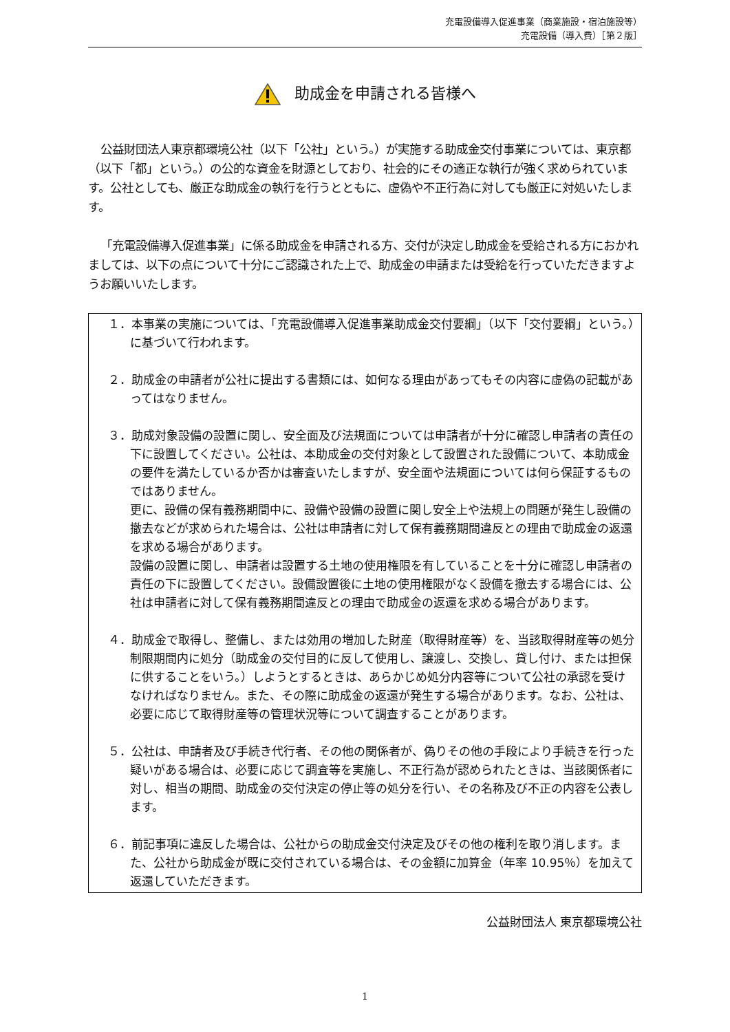充電設備導入促進事業（商業施設・宿泊施設等）
充電設備（導入費）［第２版］
助成金を申請される皆様へ
公益財団法人東京都環境公社（以下「公社」という。）が実施する助成金交付事業については、東京都（以下「都」という。）の公的な資金を財源としており、社会的にその適正な執行が強く求められています。公社としても、厳正な助成金の執行を行うとともに、虚偽や不正行為に対しても厳正に対処いたします。
「充電設備導入促進事業」に係る助成金を申請される方、交付が決定し助成金を受給される方におかれましては、以下の点について十分にご認識された上で、助成金の申請または受給を行っていただきますようお願いいたします。
１．本事業の実施については、「充電設備導入促進事業助成金交付要綱」（以下「交付要綱」という。）に基づいて行われます。
２．助成金の申請者が公社に提出する書類には、如何なる理由があってもその内容に虚偽の記載があってはなりません。
３．助成対象設備の設置に関し、安全面及び法規面については申請者が十分に確認し申請者の責任の下に設置してください。公社は、本助成金の交付対象として設置された設備について、本助成金の要件を満たしているか否かは審査いたしますが、安全面や法規面については何ら保証するものではありません。
更に、設備の保有義務期間中に、設備や設備の設置に関し安全上や法規上の問題が発生し設備の撤去などが求められた場合は、公社は申請者に対して保有義務期間違反との理由で助成金の返還を求める場合があります。
設備の設置に関し、申請者は設置する土地の使用権限を有していることを十分に確認し申請者の責任の下に設置してください。設備設置後に土地の使用権限がなく設備を撤去する場合には、公社は申請者に対して保有義務期間違反との理由で助成金の返還を求める場合があります。
４．助成金で取得し、整備し、または効用の増加した財産（取得財産等）を、当該取得財産等の処分制限期間内に処分（助成金の交付目的に反して使用し、譲渡し、交換し、貸し付け、または担保に供することをいう。）しようとするときは、あらかじめ処分内容等について公社の承認を受けなければなりません。また、その際に助成金の返還が発生する場合があります。なお、公社は、必要に応じて取得財産等の管理状況等について調査することがあります。
５．公社は、申請者及び手続き代行者、その他の関係者が、偽りその他の手段により手続きを行った疑いがある場合は、必要に応じて調査等を実施し、不正行為が認められたときは、当該関係者に対し、相当の期間、助成金の交付決定の停止等の処分を行い、その名称及び不正の内容を公表します。
６．前記事項に違反した場合は、公社からの助成金交付決定及びその他の権利を取り消します。また、公社から助成金が既に交付されている場合は、その金額に加算金（年率 10.95％）を加えて返還していただきます。
公益財団法人 東京都環境公社
1